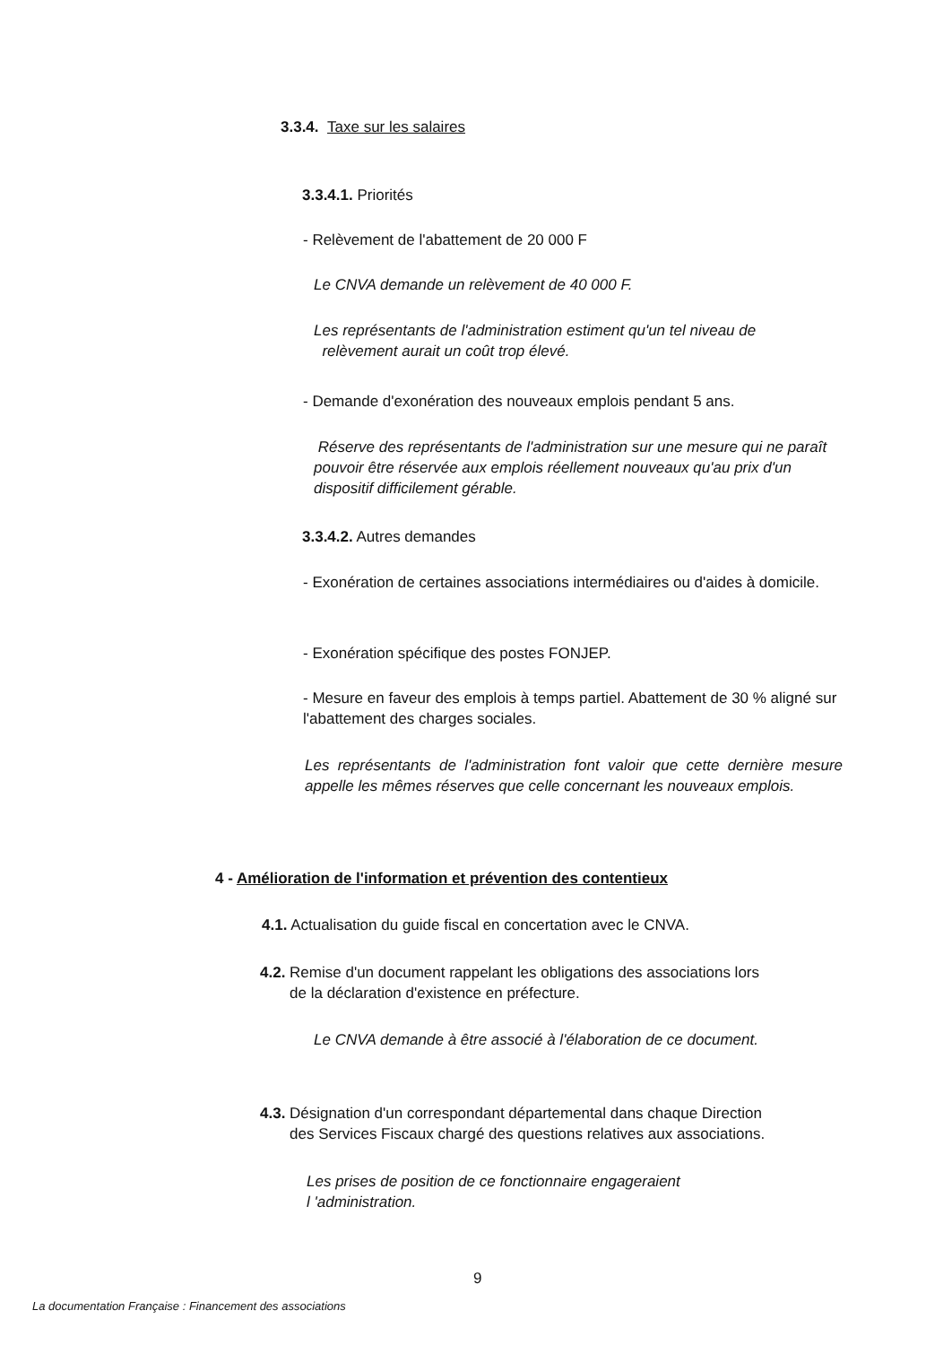3.3.4. Taxe sur les salaires
3.3.4.1. Priorités
- Relèvement de l'abattement de 20 000 F
Le CNVA demande un relèvement de 40 000 F.
Les représentants de l'administration estiment qu'un tel niveau de
relèvement aurait un coût trop élevé.
- Demande d'exonération des nouveaux emplois pendant 5 ans.
Réserve des représentants de l'administration sur une mesure qui ne paraît pouvoir être réservée aux emplois réellement nouveaux qu'au prix d'un dispositif difficilement gérable.
3.3.4.2. Autres demandes
- Exonération de certaines associations intermédiaires ou d'aides à domicile.
- Exonération spécifique des postes FONJEP.
- Mesure en faveur des emplois à temps partiel. Abattement de 30 % aligné sur l'abattement des charges sociales.
Les représentants de l'administration font valoir que cette dernière mesure appelle les mêmes réserves que celle concernant les nouveaux emplois.
4 - Amélioration de l'information et prévention des contentieux
4.1. Actualisation du guide fiscal en concertation avec le CNVA.
4.2. Remise d'un document rappelant les obligations des associations lors
de la déclaration d'existence en préfecture.
Le CNVA demande à être associé à l'élaboration de ce document.
4.3. Désignation d'un correspondant départemental dans chaque Direction
des Services Fiscaux chargé des questions relatives aux associations.
Les prises de position de ce fonctionnaire engageraient
l 'administration.
9
La documentation Française : Financement des associations